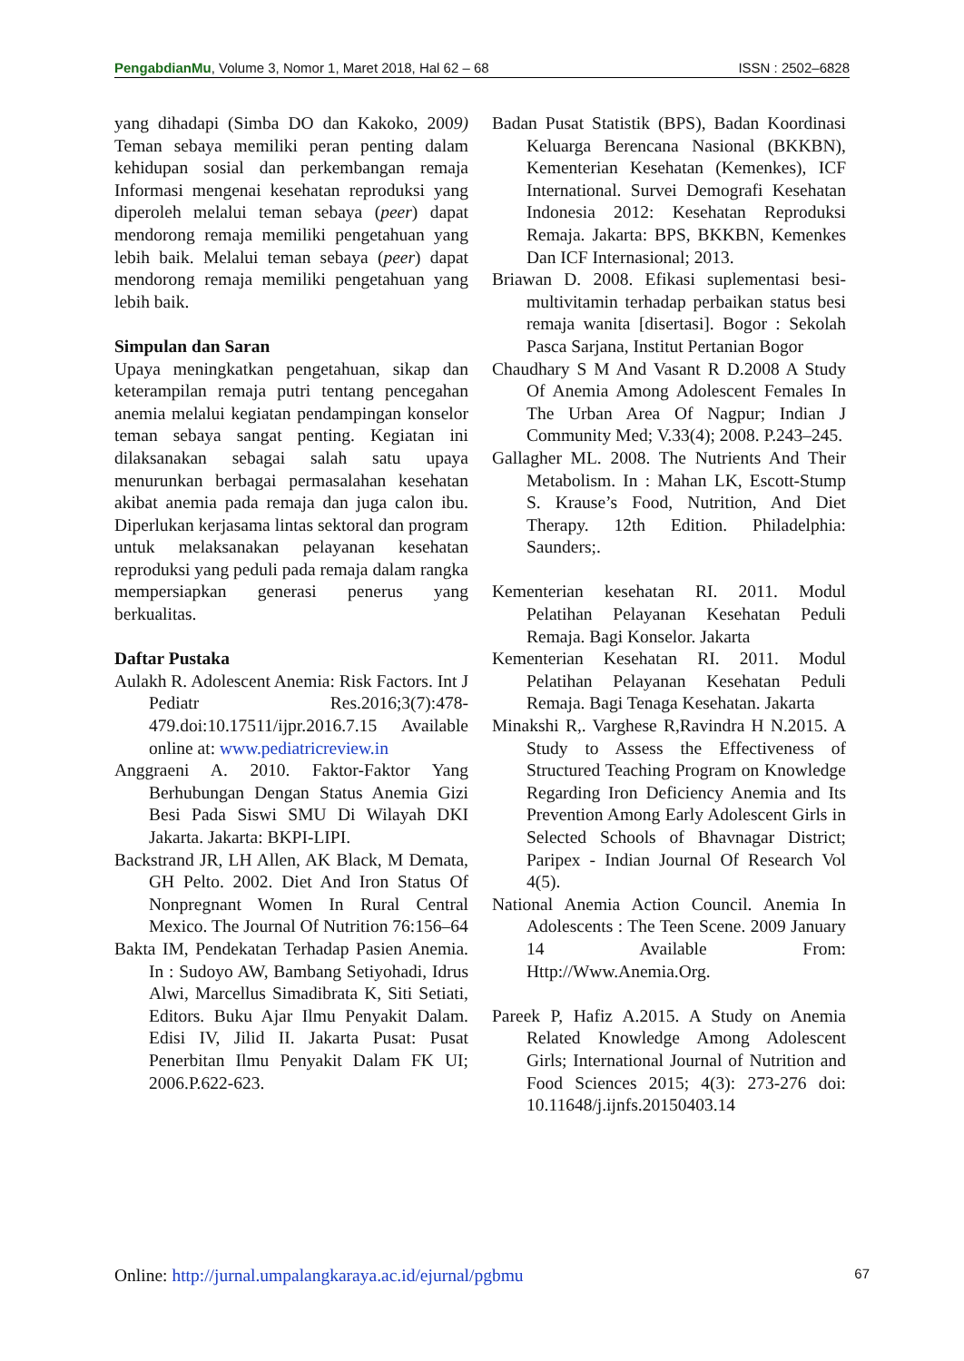PengabdianMu, Volume 3, Nomor 1, Maret 2018, Hal 62 – 68 ISSN : 2502–6828
yang dihadapi (Simba DO dan Kakoko, 2009) Teman sebaya memiliki peran penting dalam kehidupan sosial dan perkembangan remaja Informasi mengenai kesehatan reproduksi yang diperoleh melalui teman sebaya (peer) dapat mendorong remaja memiliki pengetahuan yang lebih baik. Melalui teman sebaya (peer) dapat mendorong remaja memiliki pengetahuan yang lebih baik.
Simpulan dan Saran
Upaya meningkatkan pengetahuan, sikap dan keterampilan remaja putri tentang pencegahan anemia melalui kegiatan pendampingan konselor teman sebaya sangat penting. Kegiatan ini dilaksanakan sebagai salah satu upaya menurunkan berbagai permasalahan kesehatan akibat anemia pada remaja dan juga calon ibu. Diperlukan kerjasama lintas sektoral dan program untuk melaksanakan pelayanan kesehatan reproduksi yang peduli pada remaja dalam rangka mempersiapkan generasi penerus yang berkualitas.
Daftar Pustaka
Aulakh R. Adolescent Anemia: Risk Factors. Int J Pediatr Res.2016;3(7):478-479.doi:10.17511/ijpr.2016.7.15 Available online at: www.pediatricreview.in
Anggraeni A. 2010. Faktor-Faktor Yang Berhubungan Dengan Status Anemia Gizi Besi Pada Siswi SMU Di Wilayah DKI Jakarta. Jakarta: BKPI-LIPI.
Backstrand JR, LH Allen, AK Black, M Demata, GH Pelto. 2002. Diet And Iron Status Of Nonpregnant Women In Rural Central Mexico. The Journal Of Nutrition 76:156–64
Bakta IM, Pendekatan Terhadap Pasien Anemia. In : Sudoyo AW, Bambang Setiyohadi, Idrus Alwi, Marcellus Simadibrata K, Siti Setiati, Editors. Buku Ajar Ilmu Penyakit Dalam. Edisi IV, Jilid II. Jakarta Pusat: Pusat Penerbitan Ilmu Penyakit Dalam FK UI; 2006.P.622-623.
Badan Pusat Statistik (BPS), Badan Koordinasi Keluarga Berencana Nasional (BKKBN), Kementerian Kesehatan (Kemenkes), ICF International. Survei Demografi Kesehatan Indonesia 2012: Kesehatan Reproduksi Remaja. Jakarta: BPS, BKKBN, Kemenkes Dan ICF Internasional; 2013.
Briawan D. 2008. Efikasi suplementasi besi-multivitamin terhadap perbaikan status besi remaja wanita [disertasi]. Bogor : Sekolah Pasca Sarjana, Institut Pertanian Bogor
Chaudhary S M And Vasant R D.2008 A Study Of Anemia Among Adolescent Females In The Urban Area Of Nagpur; Indian J Community Med; V.33(4); 2008. P.243–245.
Gallagher ML. 2008. The Nutrients And Their Metabolism. In : Mahan LK, Escott-Stump S. Krause’s Food, Nutrition, And Diet Therapy. 12th Edition. Philadelphia: Saunders;.
Kementerian kesehatan RI. 2011. Modul Pelatihan Pelayanan Kesehatan Peduli Remaja. Bagi Konselor. Jakarta
Kementerian Kesehatan RI. 2011. Modul Pelatihan Pelayanan Kesehatan Peduli Remaja. Bagi Tenaga Kesehatan. Jakarta
Minakshi R,. Varghese R,Ravindra H N.2015. A Study to Assess the Effectiveness of Structured Teaching Program on Knowledge Regarding Iron Deficiency Anemia and Its Prevention Among Early Adolescent Girls in Selected Schools of Bhavnagar District; Paripex - Indian Journal Of Research Vol 4(5).
National Anemia Action Council. Anemia In Adolescents : The Teen Scene. 2009 January 14 Available From: Http://Www.Anemia.Org.
Pareek P, Hafiz A.2015. A Study on Anemia Related Knowledge Among Adolescent Girls; International Journal of Nutrition and Food Sciences 2015; 4(3): 273-276 doi: 10.11648/j.ijnfs.20150403.14
Online: http://jurnal.umpalangkaraya.ac.id/ejurnal/pgbmu 67